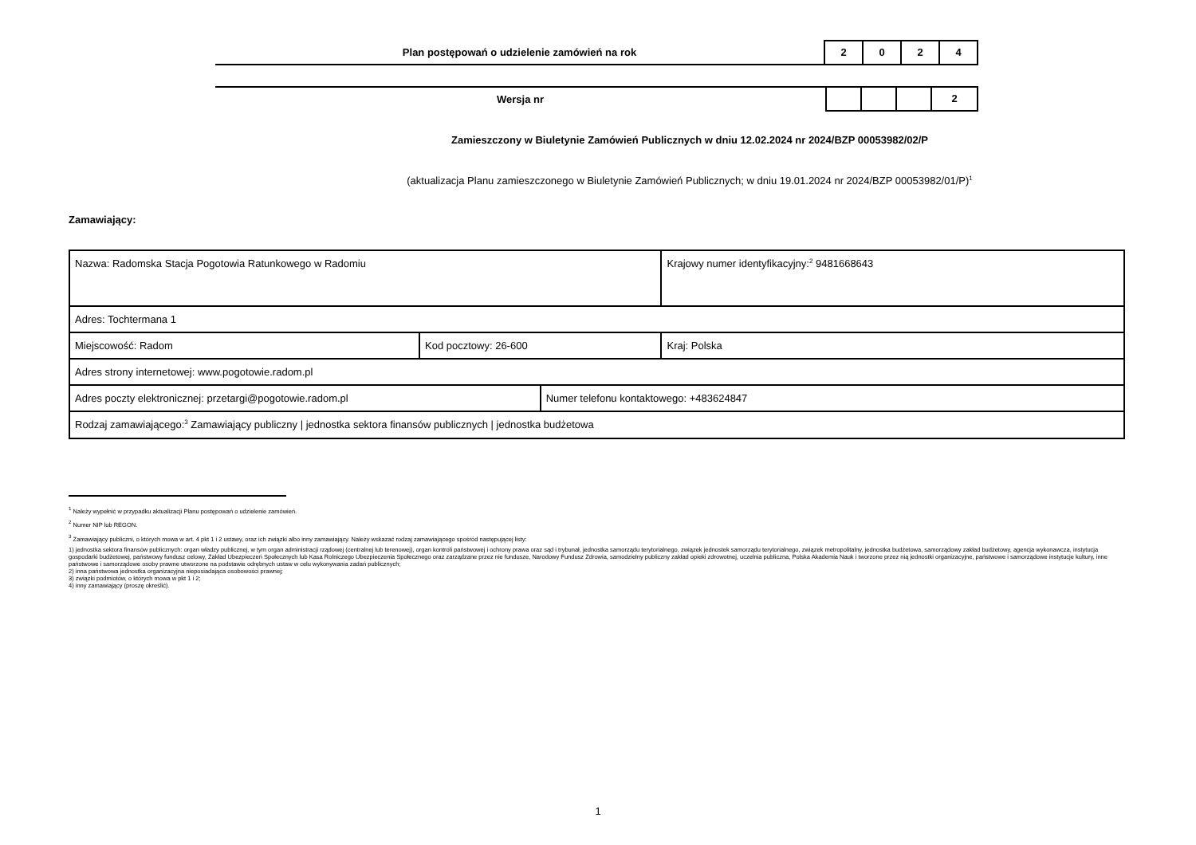Plan postępowań o udzielenie zamówień na rok
2 0 2 4
Wersja nr
2
Zamieszczony w Biuletynie Zamówień Publicznych w dniu 12.02.2024 nr 2024/BZP 00053982/02/P
(aktualizacja Planu zamieszczonego w Biuletynie Zamówień Publicznych; w dniu 19.01.2024 nr 2024/BZP 00053982/01/P)<sup>1</sup>
Zamawiający:
| Nazwa: Radomska Stacja Pogotowia Ratunkowego w Radomiu | | | Krajowy numer identyfikacyjny:<sup>2</sup> 9481668643 |
| Adres: Tochtermana 1 | | | |
| Miejscowość: Radom | Kod pocztowy: 26-600 | | Kraj: Polska |
| Adres strony internetowej: www.pogotowie.radom.pl | | | |
| Adres poczty elektronicznej: przetargi@pogotowie.radom.pl | | Numer telefonu kontaktowego: +483624847 | |
| Rodzaj zamawiającego:<sup>3</sup> Zamawiający publiczny / jednostka sektora finansów publicznych / jednostka budżetowa | | | |
<sup>1</sup> Należy wypełnić w przypadku aktualizacji Planu postępowań o udzielenie zamówień.
<sup>2</sup> Numer NIP lub REGON.
<sup>3</sup> Zamawiający publiczni, o których mowa w art. 4 pkt 1 i 2 ustawy, oraz ich związki albo inny zamawiający. Należy wskazać rodzaj zamawiającego spośród następującej listy:
1) jednostka sektora finansów publicznych: organ władzy publicznej, w tym organ administracji rządowej (centralnej lub terenowej), organ kontroli państwowej i ochrony prawa oraz sąd i trybunał, jednostka samorządu terytorialnego, związek jednostek samorządu terytorialnego, związek metropolitalny, jednostka budżetowa, samorządowy zakład budżetowy, agencja wykonawcza, instytucja gospodarki budżetowej, państwowy fundusz celowy, Zakład Ubezpieczeń Społecznych lub Kasa Rolniczego Ubezpieczenia Społecznego oraz zarządzane przez nie fundusze, Narodowy Fundusz Zdrowia, samodzielny publiczny zakład opieki zdrowotnej, uczelnia publiczna, Polska Akademia Nauk i tworzone przez nią jednostki organizacyjne, państwowe i samorządowe instytucje kultury, inne państwowe i samorządowe osoby prawne utworzone na podstawie odrębnych ustaw w celu wykonywania zadań publicznych;
2) inna państwowa jednostka organizacyjna nieposiadająca osobowości prawnej;
3) związki podmiotów, o których mowa w pkt 1 i 2;
4) inny zamawiający (proszę określić).
1